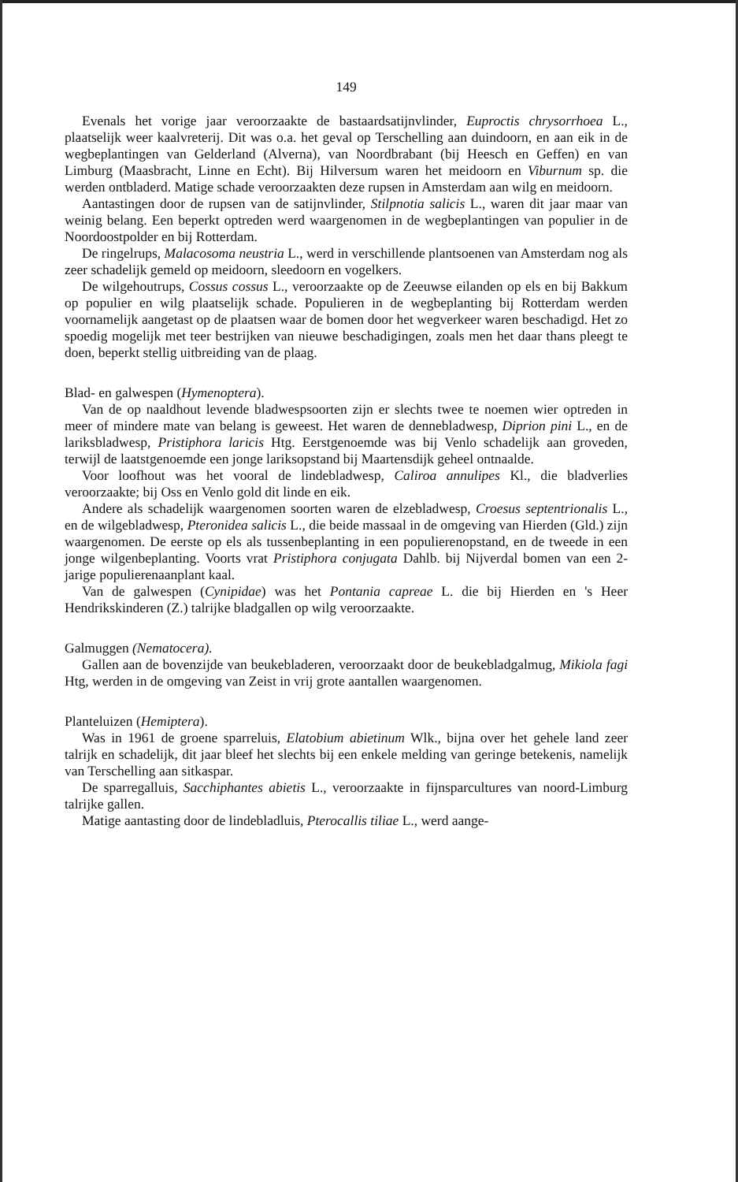149
Evenals het vorige jaar veroorzaakte de bastaardsatijnvlinder, Euproctis chrysorrhoea L., plaatselijk weer kaalvreterij. Dit was o.a. het geval op Terschelling aan duindoorn, en aan eik in de wegbeplantingen van Gelderland (Alverna), van Noordbrabant (bij Heesch en Geffen) en van Limburg (Maasbracht, Linne en Echt). Bij Hilversum waren het meidoorn en Viburnum sp. die werden ontbladerd. Matige schade veroorzaakten deze rupsen in Amsterdam aan wilg en meidoorn.
Aantastingen door de rupsen van de satijnvlinder, Stilpnotia salicis L., waren dit jaar maar van weinig belang. Een beperkt optreden werd waargenomen in de wegbeplantingen van populier in de Noordoostpolder en bij Rotterdam.
De ringelrups, Malacosoma neustria L., werd in verschillende plantsoenen van Amsterdam nog als zeer schadelijk gemeld op meidoorn, sleedoorn en vogelkers.
De wilgehoutrups, Cossus cossus L., veroorzaakte op de Zeeuwse eilanden op els en bij Bakkum op populier en wilg plaatselijk schade. Populieren in de wegbeplanting bij Rotterdam werden voornamelijk aangetast op de plaatsen waar de bomen door het wegverkeer waren beschadigd. Het zo spoedig mogelijk met teer bestrijken van nieuwe beschadigingen, zoals men het daar thans pleegt te doen, beperkt stellig uitbreiding van de plaag.
Blad- en galwespen (Hymenoptera).
Van de op naaldhout levende bladwespsoorten zijn er slechts twee te noemen wier optreden in meer of mindere mate van belang is geweest. Het waren de dennebladwesp, Diprion pini L., en de lariksbladwesp, Pristiphora laricis Htg. Eerstgenoemde was bij Venlo schadelijk aan groveden, terwijl de laatstgenoemde een jonge lariksopstand bij Maartensdijk geheel ontnaalde.
Voor loofhout was het vooral de lindebladwesp, Caliroa annulipes Kl., die bladverlies veroorzaakte; bij Oss en Venlo gold dit linde en eik.
Andere als schadelijk waargenomen soorten waren de elzebladwesp, Croesus septentrionalis L., en de wilgebladwesp, Pteronidea salicis L., die beide massaal in de omgeving van Hierden (Gld.) zijn waargenomen. De eerste op els als tussenbeplanting in een populierenopstand, en de tweede in een jonge wilgenbeplanting. Voorts vrat Pristiphora conjugata Dahlb. bij Nijverdal bomen van een 2-jarige populierenaanplant kaal.
Van de galwespen (Cynipidae) was het Pontania capreae L. die bij Hierden en 's Heer Hendrikskinderen (Z.) talrijke bladgallen op wilg veroorzaakte.
Galmuggen (Nematocera).
Gallen aan de bovenzijde van beukebladeren, veroorzaakt door de beukebladgalmug, Mikiola fagi Htg, werden in de omgeving van Zeist in vrij grote aantallen waargenomen.
Planteluizen (Hemiptera).
Was in 1961 de groene sparreluis, Elatobium abietinum Wlk., bijna over het gehele land zeer talrijk en schadelijk, dit jaar bleef het slechts bij een enkele melding van geringe betekenis, namelijk van Terschelling aan sitkaspar.
De sparregalluis, Sacchiphantes abietis L., veroorzaakte in fijnsparcultures van noord-Limburg talrijke gallen.
Matige aantasting door de lindebladluis, Pterocallis tiliae L., werd aange-